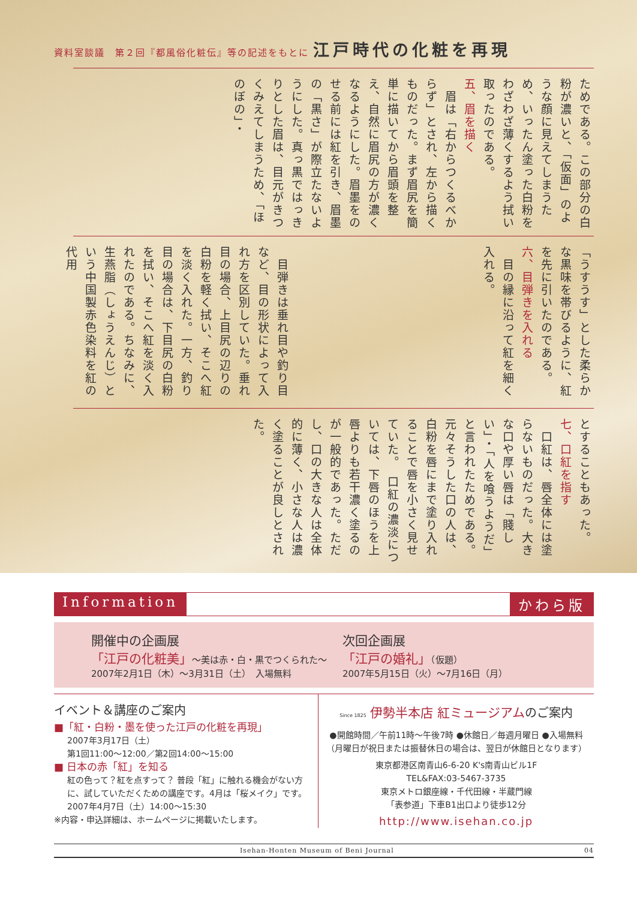資料室談議　第２回『都風俗化粧伝』等の記述をもとに 江戸時代の化粧を再現
ためである。この部分の白粉が濃いと、「仮面」のような顔に見えてしまうため、いったん塗った白粉をわざわざ薄くするよう拭い取ったのである。
五、眉を描く
　眉は「右からつくるべからず」とされ、左から描くものだった。まず眉尻を簡単に描いてから眉頭を整え、自然に眉尻の方が濃くなるようにした。眉墨をのせる前には紅を引き、眉墨の「黒さ」が際立たないようにした。真っ黒ではっきりとした眉は、目元がきつくみえてしまうため、「ほのぼの」・
「うすうす」とした柔らかな黒味を帯びるように、紅を先に引いたのである。
六、目弾きを入れる
　目の縁に沿って紅を細く入れる。
　目弾きは垂れ目や釣り目など、目の形状によって入れ方を区別していた。垂れ目の場合、上目尻の辺りの白粉を軽く拭い、そこへ紅を淡く入れた。一方、釣り目の場合は、下目尻の白粉を拭い、そこへ紅を淡く入れたのである。ちなみに、生燕脂（しょうえんじ）という中国製赤色染料を紅の代用
とすることもあった。
七、口紅を指す
　口紅は、唇全体には塗らないものだった。大きな口や厚い唇は「賤しい」・「人を喰うようだ」と言われたためである。元々そうした口の人は、白粉を唇にまで塗り入れることで唇を小さく見せていた。　口紅の濃淡については、下唇のほうを上唇よりも若干濃く塗るのが一般的であった。ただし、口の大きな人は全体的に薄く、小さな人は濃く塗ることが良しとされた。
Information かわら版
開催中の企画展
「江戸の化粧美」～美は赤・白・黒でつくられた～
2007年2月1日（木）～3月31日（土）　入場無料
次回企画展
「江戸の婚礼」（仮題）
2007年5月15日（火）～7月16日（月）
イベント＆講座のご案内
■「紅・白粉・墨を使った江戸の化粧を再現」
2007年3月17日（土）
第1回11:00～12:00／第2回14:00～15:00
■ 日本の赤「紅」を知る
紅の色って？紅を点すって？ 普段「紅」に触れる機会がない方に、試していただくための講座です。4月は「桜メイク」です。
2007年4月7日（土）14:00～15:30
※内容・申込詳細は、ホームページに掲載いたします。
Since 1825 伊勢半本店 紅ミュージアムのご案内
●開館時間／午前11時～午後7時 ●休館日／毎週月曜日 ●入場無料
（月曜日が祝日または振替休日の場合は、翌日が休館日となります）
東京都港区南青山6-6-20 K's南青山ビル1F
TEL&FAX:03-5467-3735
東京メトロ銀座線・千代田線・半蔵門線
「表参道」下車B1出口より徒歩12分
http://www.isehan.co.jp
Isehan-Honten Museum of Beni Journal 04